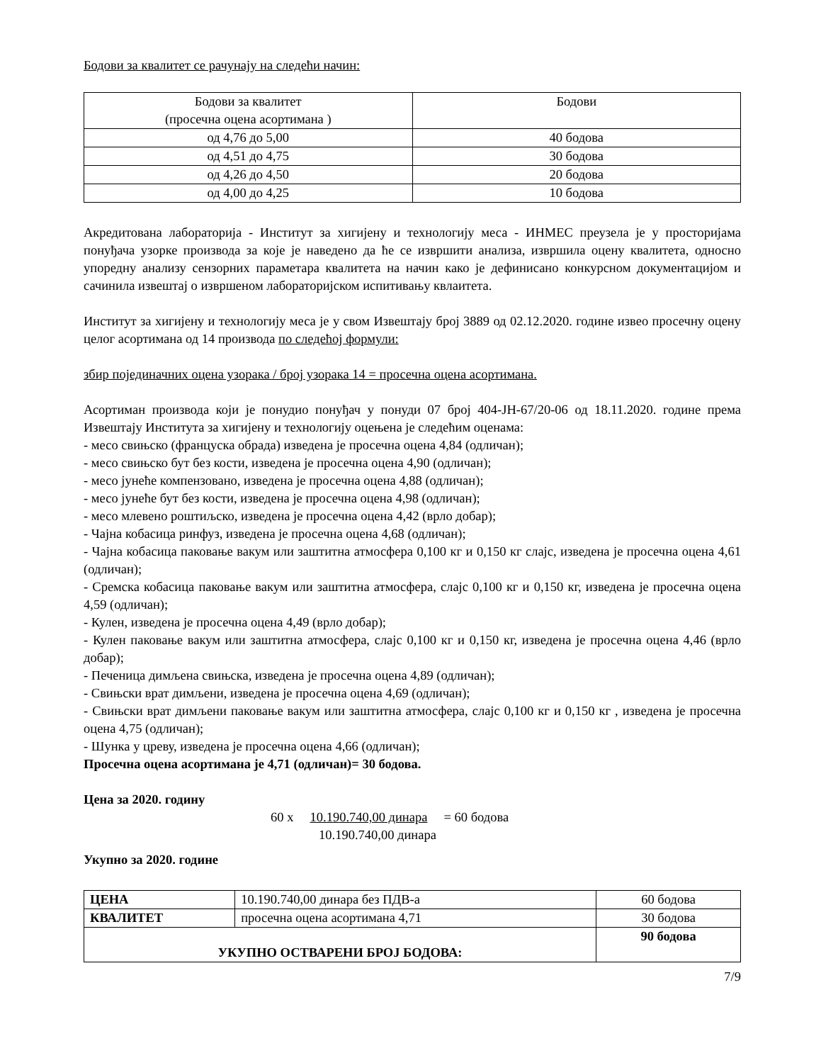Бодови за квалитет се рачунају на следећи начин:
| Бодови за квалитет (просечна оцена асортимана ) | Бодови |
| од 4,76 до 5,00 | 40 бодова |
| од 4,51 до 4,75 | 30 бодова |
| од 4,26 до 4,50 | 20 бодова |
| од 4,00 до 4,25 | 10 бодова |
Акредитована лабораторија - Институт за хигијену и технологију меса - ИНМЕС преузела је у просторијама понуђача узорке производа за које је наведено да ће се извршити анализа, извршила оцену квалитета, односно упоредну анализу сензорних параметара квалитета на начин како је дефинисано конкурсном документацијом и сачинила извештај о извршеном лабораторијском испитивању квлаитета.
Институт за хигијену и технологију меса је у свом Извештају број 3889 од 02.12.2020. године извео просечну оцену целог асортимана од 14 производа по следећој формули:
збир појединачних оцена узорака / број узорака 14 = просечна оцена асортимана.
Асортиман производа који је понудио понуђач у понуди 07 број 404-ЈН-67/20-06 од 18.11.2020. године према Извештају Института за хигијену и технологију оцењена је следећим оценама:
- месо свињско (француска обрада) изведена је просечна оцена 4,84 (одличан);
- месо свињско бут без кости, изведена је просечна оцена 4,90 (одличан);
- месо јунеће компензовано, изведена је просечна оцена 4,88 (одличан);
- месо јунеће бут без кости, изведена је просечна оцена 4,98 (одличан);
- месо млевено роштиљско, изведена је просечна оцена 4,42 (врло добар);
- Чајна кобасица ринфуз, изведена је просечна оцена 4,68 (одличан);
- Чајна кобасица паковање вакум или заштитна атмосфера 0,100 кг и 0,150 кг слајс, изведена је просечна оцена 4,61 (одличан);
- Сремска кобасица паковање вакум или заштитна атмосфера, слајс 0,100 кг и 0,150 кг, изведена је просечна оцена 4,59 (одличан);
- Кулен, изведена је просечна оцена 4,49 (врло добар);
- Кулен паковање вакум или заштитна атмосфера, слајс 0,100 кг и 0,150 кг, изведена је просечна оцена 4,46 (врло добар);
- Печеница димљена свињска, изведена је просечна оцена 4,89 (одличан);
- Свињски врат димљени, изведена је просечна оцена 4,69 (одличан);
- Свињски врат димљени паковање вакум или заштитна атмосфера, слајс 0,100 кг и 0,150 кг , изведена је просечна оцена 4,75 (одличан);
- Шунка у цреву, изведена је просечна оцена 4,66 (одличан);
Просечна оцена асортимана је 4,71 (одличан)= 30 бодова.
Цена за 2020. годину
60 x 10.190.740,00 динара = 60 бодова
10.190.740,00 динара
Укупно за 2020. године
| ЦЕНА | 10.190.740,00 динара без ПДВ-а | 60 бодова |
| КВАЛИТЕТ | просечна оцена асортимана 4,71 | 30 бодова |
| УКУПНО ОСТВАРЕНИ БРОЈ БОДОВА: | | 90 бодова |
7/9